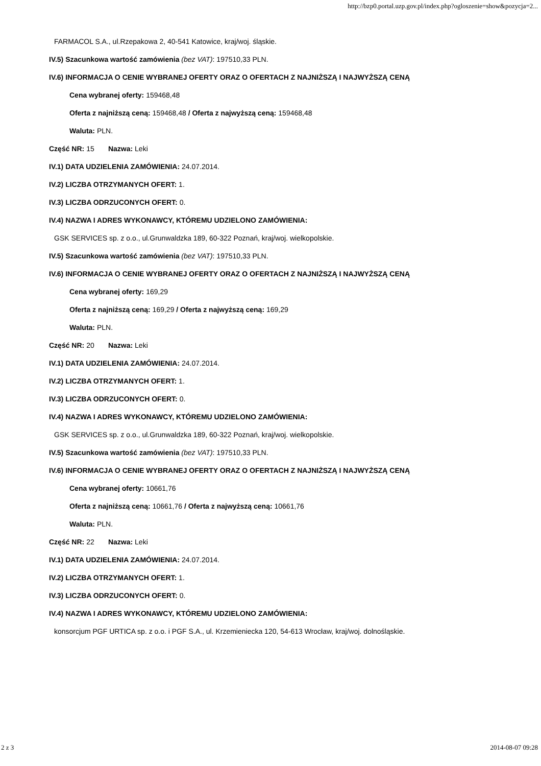http://bzp0.portal.uzp.gov.pl/index.php?ogloszenie=show&pozycja=2...
FARMACOL S.A., ul.Rzepakowa 2, 40-541 Katowice, kraj/woj. śląskie.
IV.5) Szacunkowa wartość zamówienia (bez VAT): 197510,33 PLN.
IV.6) INFORMACJA O CENIE WYBRANEJ OFERTY ORAZ O OFERTACH Z NAJNIŻSZĄ I NAJWYŻSZĄ CENĄ
Cena wybranej oferty: 159468,48
Oferta z najniższą ceną: 159468,48 / Oferta z najwyższą ceną: 159468,48
Waluta: PLN.
Część NR: 15 Nazwa: Leki
IV.1) DATA UDZIELENIA ZAMÓWIENIA: 24.07.2014.
IV.2) LICZBA OTRZYMANYCH OFERT: 1.
IV.3) LICZBA ODRZUCONYCH OFERT: 0.
IV.4) NAZWA I ADRES WYKONAWCY, KTÓREMU UDZIELONO ZAMÓWIENIA:
GSK SERVICES sp. z o.o., ul.Grunwaldzka 189, 60-322 Poznań, kraj/woj. wielkopolskie.
IV.5) Szacunkowa wartość zamówienia (bez VAT): 197510,33 PLN.
IV.6) INFORMACJA O CENIE WYBRANEJ OFERTY ORAZ O OFERTACH Z NAJNIŻSZĄ I NAJWYŻSZĄ CENĄ
Cena wybranej oferty: 169,29
Oferta z najniższą ceną: 169,29 / Oferta z najwyższą ceną: 169,29
Waluta: PLN.
Część NR: 20 Nazwa: Leki
IV.1) DATA UDZIELENIA ZAMÓWIENIA: 24.07.2014.
IV.2) LICZBA OTRZYMANYCH OFERT: 1.
IV.3) LICZBA ODRZUCONYCH OFERT: 0.
IV.4) NAZWA I ADRES WYKONAWCY, KTÓREMU UDZIELONO ZAMÓWIENIA:
GSK SERVICES sp. z o.o., ul.Grunwaldzka 189, 60-322 Poznań, kraj/woj. wielkopolskie.
IV.5) Szacunkowa wartość zamówienia (bez VAT): 197510,33 PLN.
IV.6) INFORMACJA O CENIE WYBRANEJ OFERTY ORAZ O OFERTACH Z NAJNIŻSZĄ I NAJWYŻSZĄ CENĄ
Cena wybranej oferty: 10661,76
Oferta z najniższą ceną: 10661,76 / Oferta z najwyższą ceną: 10661,76
Waluta: PLN.
Część NR: 22 Nazwa: Leki
IV.1) DATA UDZIELENIA ZAMÓWIENIA: 24.07.2014.
IV.2) LICZBA OTRZYMANYCH OFERT: 1.
IV.3) LICZBA ODRZUCONYCH OFERT: 0.
IV.4) NAZWA I ADRES WYKONAWCY, KTÓREMU UDZIELONO ZAMÓWIENIA:
konsorcjum PGF URTICA sp. z o.o. i PGF S.A., ul. Krzemieniecka 120, 54-613 Wrocław, kraj/woj. dolnośląskie.
2 z 3 2014-08-07 09:28